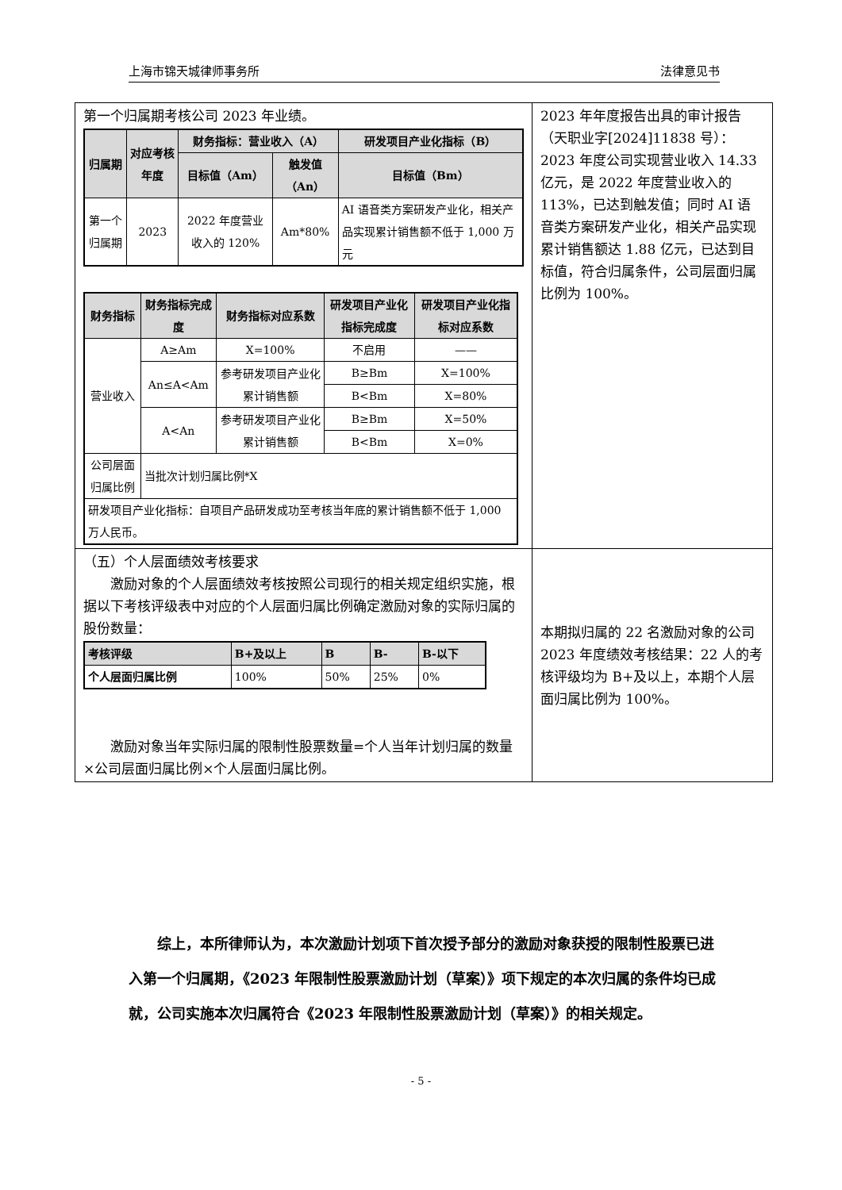上海市锦天城律师事务所 法律意见书
| 第一个归属期考核公司 2023 年业绩。 / 归属期 / 对应考核年度 / 财务指标：营业收入（A） / / 研发项目产业化指标（B） / / --- / --- / --- / --- / --- / / / / 目标值（Am） / 触发值（An） / 目标值（Bm） / / 第一个归属期 / 2023 / 2022 年度营业收入的 120% / Am*80% / AI 语音类方案研发产业化，相关产品实现累计销售额不低于 1,000 万元 / / 财务指标 / 财务指标完成度 / 财务指标对应系数 / 研发项目产业化指标完成度 / 研发项目产业化指标对应系数 / / --- / --- / --- / --- / --- / / 营业收入 / A≥Am / X=100% / 不启用 / —— / / / An≤A<Am / 参考研发项目产业化累计销售额 / B≥Bm / X=100% / / / / / B<Bm / X=80% / / / A<An / 参考研发项目产业化累计销售额 / B≥Bm / X=50% / / / / / B<Bm / X=0% / / 公司层面归属比例 / 当批次计划归属比例*X / / / / / 研发项目产业化指标：自项目产品研发成功至考核当年底的累计销售额不低于 1,000 万人民币。 / / / / / | 2023 年年度报告出具的审计报告（天职业字[2024]11838 号）：2023 年度公司实现营业收入 14.33 亿元，是 2022 年度营业收入的 113%，已达到触发值；同时 AI 语音类方案研发产业化，相关产品实现累计销售额达 1.88 亿元，已达到目标值，符合归属条件，公司层面归属比例为 100%。 |
| （五）个人层面绩效考核要求 激励对象的个人层面绩效考核按照公司现行的相关规定组织实施，根据以下考核评级表中对应的个人层面归属比例确定激励对象的实际归属的股份数量： / 考核评级 / B+及以上 / B / B- / B-以下 / / --- / --- / --- / --- / --- / / 个人层面归属比例 / 100% / 50% / 25% / 0% / 激励对象当年实际归属的限制性股票数量=个人当年计划归属的数量×公司层面归属比例×个人层面归属比例。 | 本期拟归属的 22 名激励对象的公司 2023 年度绩效考核结果：22 人的考核评级均为 B+及以上，本期个人层面归属比例为 100%。 |
综上，本所律师认为，本次激励计划项下首次授予部分的激励对象获授的限制性股票已进入第一个归属期，《2023 年限制性股票激励计划（草案）》项下规定的本次归属的条件均已成就，公司实施本次归属符合《2023 年限制性股票激励计划（草案）》的相关规定。
- 5 -